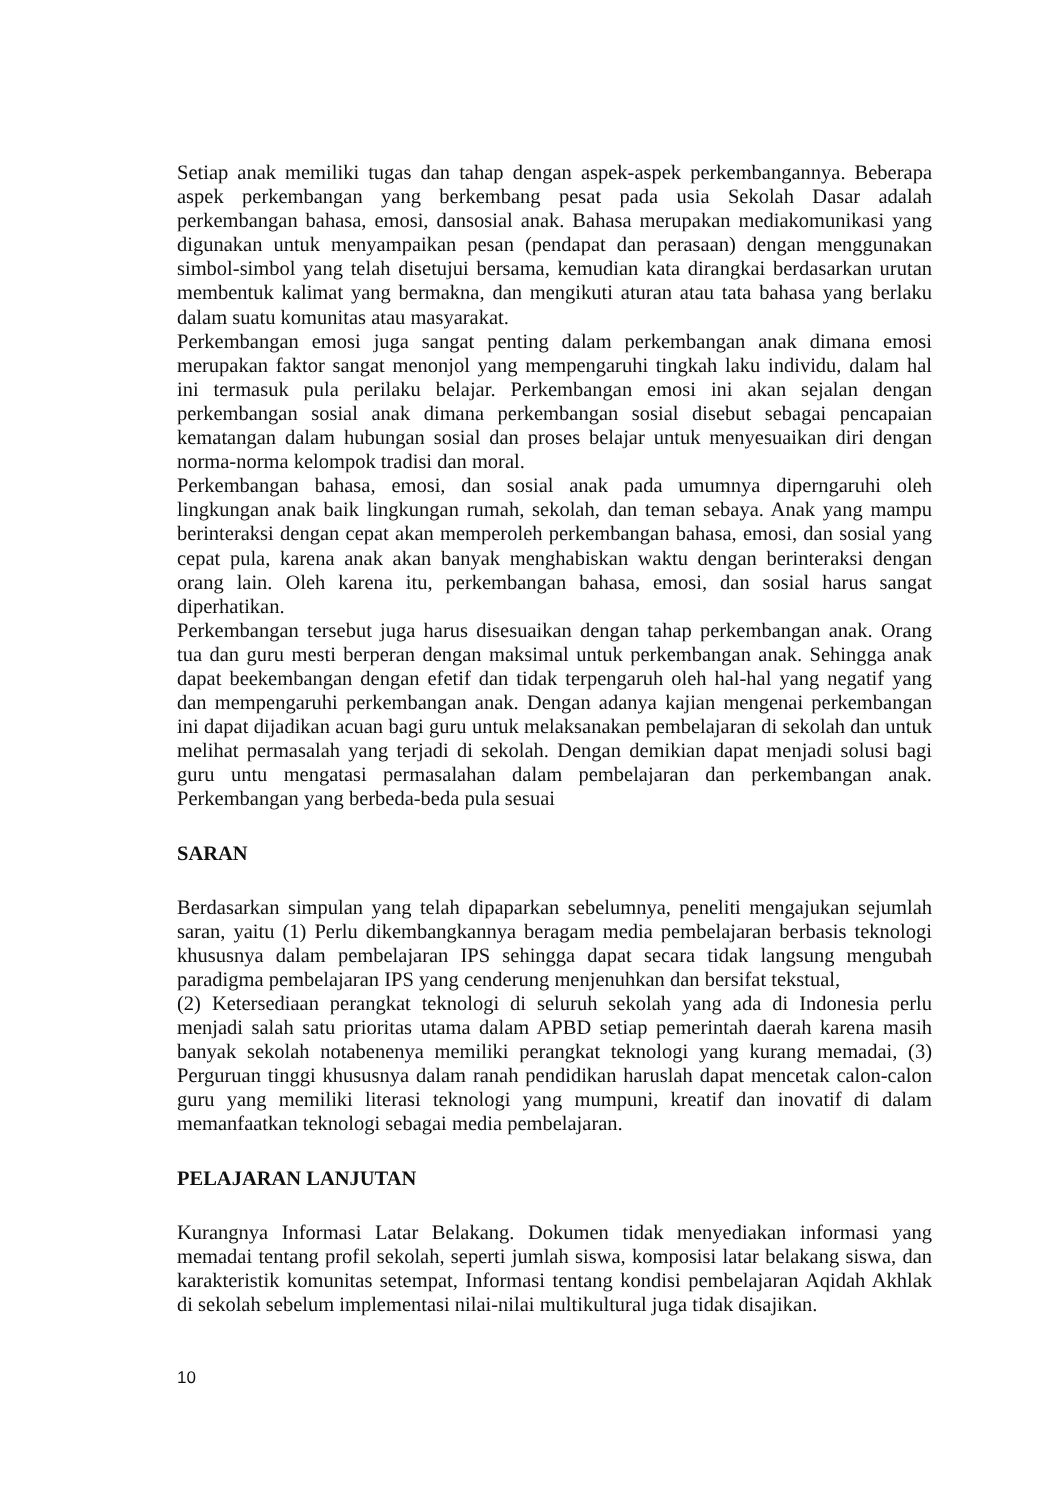Setiap anak memiliki tugas dan tahap dengan aspek-aspek perkembangannya. Beberapa aspek perkembangan yang berkembang pesat pada usia Sekolah Dasar adalah perkembangan bahasa, emosi, dansosial anak. Bahasa merupakan mediakomunikasi yang digunakan untuk menyampaikan pesan (pendapat dan perasaan) dengan menggunakan simbol-simbol yang telah disetujui bersama, kemudian kata dirangkai berdasarkan urutan membentuk kalimat yang bermakna, dan mengikuti aturan atau tata bahasa yang berlaku dalam suatu komunitas atau masyarakat.
Perkembangan emosi juga sangat penting dalam perkembangan anak dimana emosi merupakan faktor sangat menonjol yang mempengaruhi tingkah laku individu, dalam hal ini termasuk pula perilaku belajar. Perkembangan emosi ini akan sejalan dengan perkembangan sosial anak dimana perkembangan sosial disebut sebagai pencapaian kematangan dalam hubungan sosial dan proses belajar untuk menyesuaikan diri dengan norma-norma kelompok tradisi dan moral.
Perkembangan bahasa, emosi, dan sosial anak pada umumnya diperngaruhi oleh lingkungan anak baik lingkungan rumah, sekolah, dan teman sebaya. Anak yang mampu berinteraksi dengan cepat akan memperoleh perkembangan bahasa, emosi, dan sosial yang cepat pula, karena anak akan banyak menghabiskan waktu dengan berinteraksi dengan orang lain. Oleh karena itu, perkembangan bahasa, emosi, dan sosial harus sangat diperhatikan.
Perkembangan tersebut juga harus disesuaikan dengan tahap perkembangan anak. Orang tua dan guru mesti berperan dengan maksimal untuk perkembangan anak. Sehingga anak dapat beekembangan dengan efetif dan tidak terpengaruh oleh hal-hal yang negatif yang dan mempengaruhi perkembangan anak. Dengan adanya kajian mengenai perkembangan ini dapat dijadikan acuan bagi guru untuk melaksanakan pembelajaran di sekolah dan untuk melihat permasalah yang terjadi di sekolah. Dengan demikian dapat menjadi solusi bagi guru untu mengatasi permasalahan dalam pembelajaran dan perkembangan anak. Perkembangan yang berbeda-beda pula sesuai
SARAN
Berdasarkan simpulan yang telah dipaparkan sebelumnya, peneliti mengajukan sejumlah saran, yaitu (1) Perlu dikembangkannya beragam media pembelajaran berbasis teknologi khususnya dalam pembelajaran IPS sehingga dapat secara tidak langsung mengubah paradigma pembelajaran IPS yang cenderung menjenuhkan dan bersifat tekstual,
(2) Ketersediaan perangkat teknologi di seluruh sekolah yang ada di Indonesia perlu menjadi salah satu prioritas utama dalam APBD setiap pemerintah daerah karena masih banyak sekolah notabenenya memiliki perangkat teknologi yang kurang memadai, (3) Perguruan tinggi khususnya dalam ranah pendidikan haruslah dapat mencetak calon-calon guru yang memiliki literasi teknologi yang mumpuni, kreatif dan inovatif di dalam memanfaatkan teknologi sebagai media pembelajaran.
PELAJARAN LANJUTAN
Kurangnya Informasi Latar Belakang. Dokumen tidak menyediakan informasi yang memadai tentang profil sekolah, seperti jumlah siswa, komposisi latar belakang siswa, dan karakteristik komunitas setempat, Informasi tentang kondisi pembelajaran Aqidah Akhlak di sekolah sebelum implementasi nilai-nilai multikultural juga tidak disajikan.
10